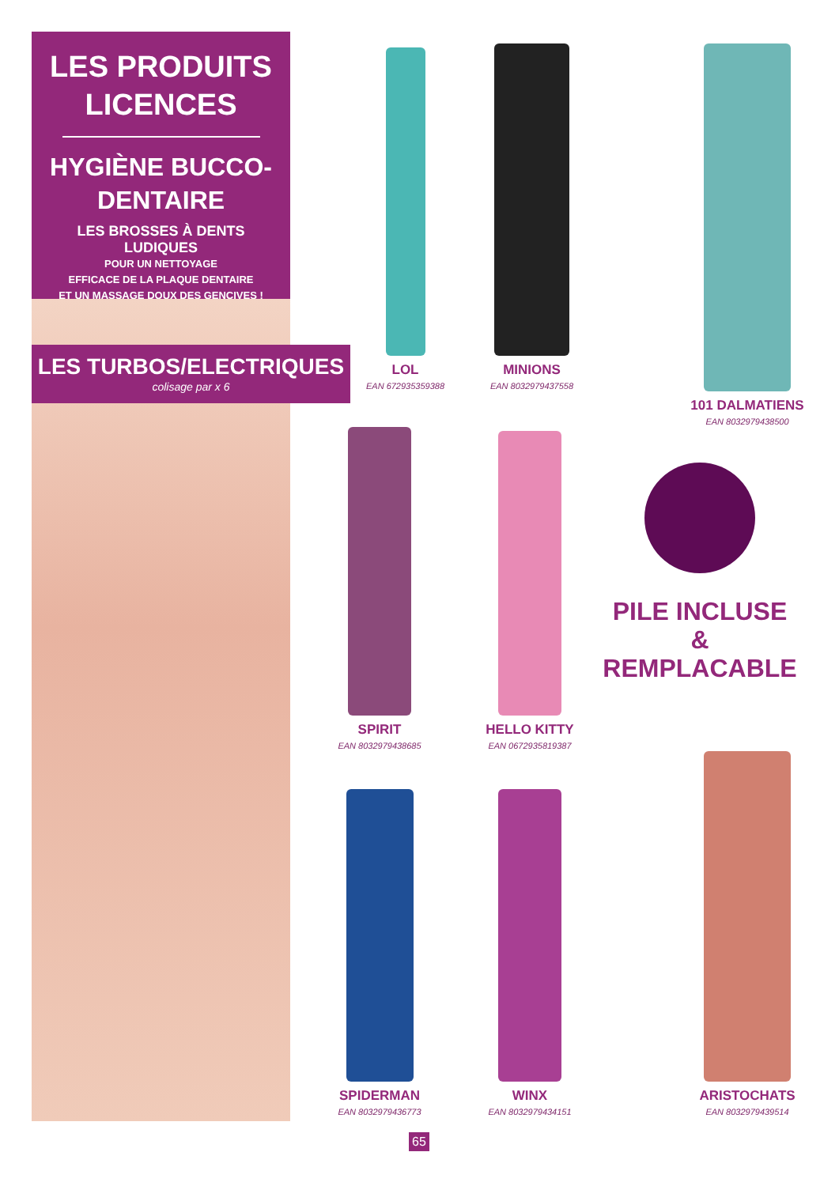LES PRODUITS LICENCES
HYGIÈNE BUCCO-DENTAIRE
LES BROSSES À DENTS LUDIQUES
POUR UN NETTOYAGE
EFFICACE DE LA PLAQUE DENTAIRE
ET UN MASSAGE DOUX DES GENCIVES !
LES TURBOS/ELECTRIQUES
colisage par x 6
LOL
EAN 672935359388
MINIONS
EAN 8032979437558
101 DALMATIENS
EAN 8032979438500
SPIRIT
EAN 8032979438685
HELLO KITTY
EAN 0672935819387
PILE INCLUSE
&
REMPLACABLE
SPIDERMAN
EAN 8032979436773
WINX
EAN 8032979434151
ARISTOCHATS
EAN 8032979439514
65